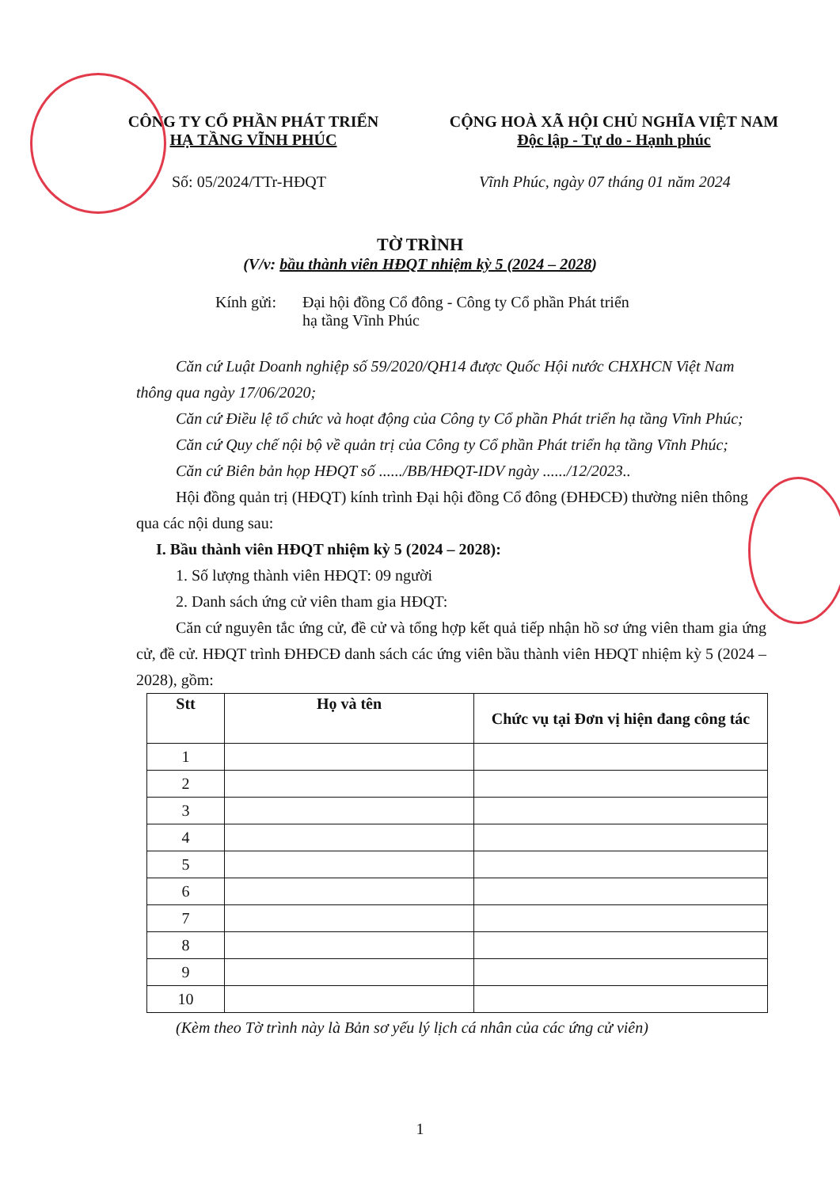CÔNG TY CỔ PHẦN PHÁT TRIỂN
HẠ TẦNG VĨNH PHÚC
CỘNG HOÀ XÃ HỘI CHỦ NGHĨA VIỆT NAM
Độc lập - Tự do - Hạnh phúc
Số: 05/2024/TTr-HĐQT Vĩnh Phúc, ngày 07 tháng 01 năm 2024
TỜ TRÌNH
(V/v: bầu thành viên HĐQT nhiệm kỳ 5 (2024 – 2028)
Kính gửi: Đại hội đồng Cổ đông - Công ty Cổ phần Phát triển
hạ tầng Vĩnh Phúc
Căn cứ Luật Doanh nghiệp số 59/2020/QH14 được Quốc Hội nước CHXHCN Việt Nam thông qua ngày 17/06/2020;
Căn cứ Điều lệ tổ chức và hoạt động của Công ty Cổ phần Phát triển hạ tầng Vĩnh Phúc;
Căn cứ Quy chế nội bộ về quản trị của Công ty Cổ phần Phát triển hạ tầng Vĩnh Phúc;
Căn cứ Biên bản họp HĐQT số ....../BB/HĐQT-IDV ngày ....../12/2023..
Hội đồng quản trị (HĐQT) kính trình Đại hội đồng Cổ đông (ĐHĐCĐ) thường niên thông qua các nội dung sau:
I. Bầu thành viên HĐQT nhiệm kỳ 5 (2024 – 2028):
1. Số lượng thành viên HĐQT: 09 người
2. Danh sách ứng cử viên tham gia HĐQT:
Căn cứ nguyên tắc ứng cử, đề cử và tổng hợp kết quả tiếp nhận hồ sơ ứng viên tham gia ứng cử, đề cử. HĐQT trình ĐHĐCĐ danh sách các ứng viên bầu thành viên HĐQT nhiệm kỳ 5 (2024 – 2028), gồm:
| Stt | Họ và tên | Chức vụ tại Đơn vị hiện đang công tác |
| --- | --- | --- |
| 1 | | |
| 2 | | |
| 3 | | |
| 4 | | |
| 5 | | |
| 6 | | |
| 7 | | |
| 8 | | |
| 9 | | |
| 10 | | |
(Kèm theo Tờ trình này là Bản sơ yếu lý lịch cá nhân của các ứng cử viên)
1